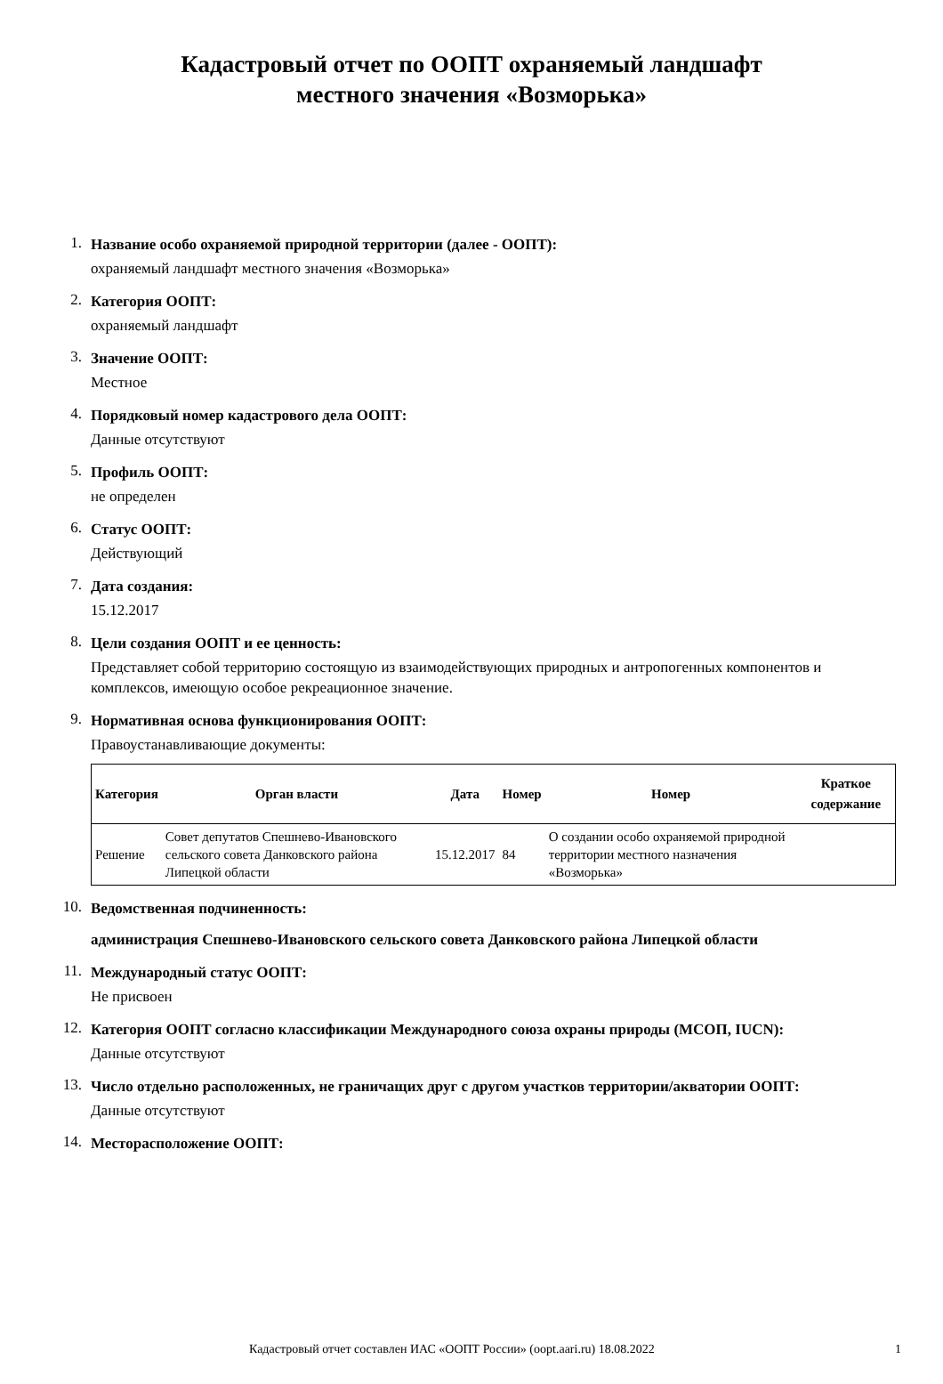Кадастровый отчет по ООПТ охраняемый ландшафт
местного значения «Возморька»
1.
Название особо охраняемой природной территории (далее - ООПТ):
охраняемый ландшафт местного значения «Возморька»
2.
Категория ООПТ:
охраняемый ландшафт
3.
Значение ООПТ:
Местное
4.
Порядковый номер кадастрового дела ООПТ:
Данные отсутствуют
5.
Профиль ООПТ:
не определен
6.
Статус ООПТ:
Действующий
7.
Дата создания:
15.12.2017
8.
Цели создания ООПТ и ее ценность:
Представляет собой территорию состоящую из взаимодействующих природных и антропогенных компонентов и комплексов, имеющую особое рекреационное значение.
9.
Нормативная основа функционирования ООПТ:
Правоустанавливающие документы:
| Категория | Орган власти | Дата | Номер | Номер | Краткое содержание |
| --- | --- | --- | --- | --- | --- |
| Решение | Совет депутатов Спешнево-Ивановского сельского совета Данковского района Липецкой области | 15.12.2017 | 84 | О создании особо охраняемой природной территории местного назначения «Возморька» | |
10.
Ведомственная подчиненность:
администрация Спешнево-Ивановского сельского совета Данковского района Липецкой области
11.
Международный статус ООПТ:
Не присвоен
12.
Категория ООПТ согласно классификации Международного союза охраны природы (МСОП, IUCN):
Данные отсутствуют
13.
Число отдельно расположенных, не граничащих друг с другом участков территории/акватории ООПТ:
Данные отсутствуют
14.
Месторасположение ООПТ:
Кадастровый отчет составлен ИАС «ООПТ России» (oopt.aari.ru) 18.08.2022 1